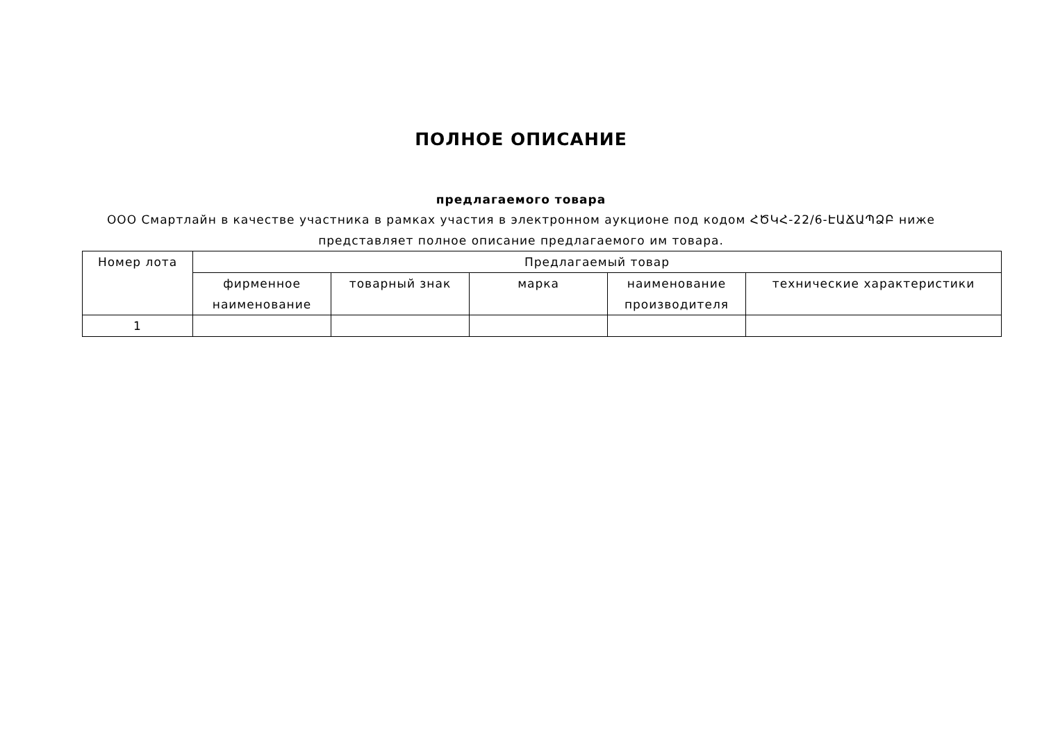ПОЛНОЕ ОПИСАНИЕ
предлагаемого товара
ООО Смартлайн в качестве участника в рамках участия в электронном аукционе под кодом ՀԾԿՀ-22/6-ԷԱՃԱՊՁԲ ниже
представляет полное описание предлагаемого им товара.
| Номер лота | Предлагаемый товар | | | | |
| --- | --- | --- | --- | --- | --- |
| | фирменное наименование | товарный знак | марка | наименование производителя | технические характеристики |
| 1 | | | | | |